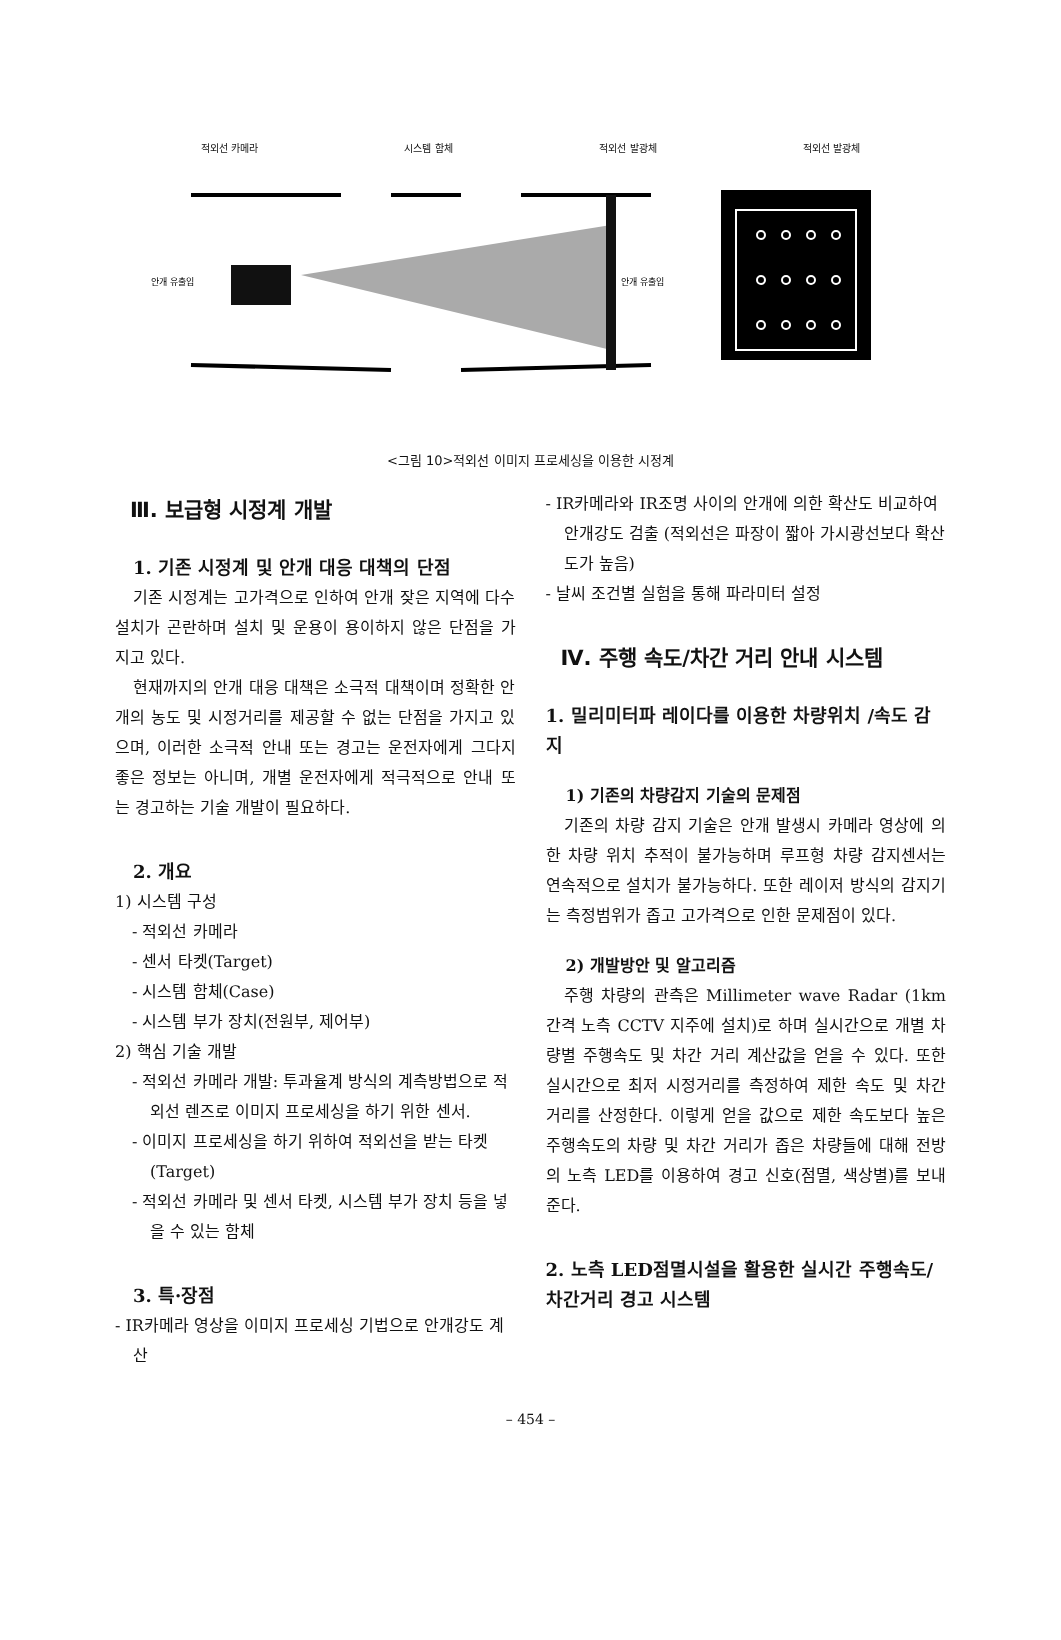적외선 카메라 시스템 함체 적외선 발광체 적외선 발광체
안개 유출입
안개 유출입
<그림 10>적외선 이미지 프로세싱을 이용한 시정계
Ⅲ. 보급형 시정계 개발
1. 기존 시정계 및 안개 대응 대책의 단점
기존 시정계는 고가격으로 인하여 안개 잦은 지역에 다수 설치가 곤란하며 설치 및 운용이 용이하지 않은 단점을 가지고 있다.
현재까지의 안개 대응 대책은 소극적 대책이며 정확한 안개의 농도 및 시정거리를 제공할 수 없는 단점을 가지고 있으며, 이러한 소극적 안내 또는 경고는 운전자에게 그다지 좋은 정보는 아니며, 개별 운전자에게 적극적으로 안내 또는 경고하는 기술 개발이 필요하다.
2. 개요
1) 시스템 구성
- 적외선 카메라
- 센서 타켓(Target)
- 시스템 함체(Case)
- 시스템 부가 장치(전원부, 제어부)
2) 핵심 기술 개발
- 적외선 카메라 개발: 투과율계 방식의 계측방법으로 적외선 렌즈로 이미지 프로세싱을 하기 위한 센서.
- 이미지 프로세싱을 하기 위하여 적외선을 받는 타켓(Target)
- 적외선 카메라 및 센서 타켓, 시스템 부가 장치 등을 넣을 수 있는 함체
3. 특·장점
- IR카메라 영상을 이미지 프로세싱 기법으로 안개강도 계산
- IR카메라와 IR조명 사이의 안개에 의한 확산도 비교하여 안개강도 검출 (적외선은 파장이 짧아 가시광선보다 확산도가 높음)
- 날씨 조건별 실험을 통해 파라미터 설정
Ⅳ. 주행 속도/차간 거리 안내 시스템
1. 밀리미터파 레이다를 이용한 차량위치 /속도 감지
1) 기존의 차량감지 기술의 문제점
기존의 차량 감지 기술은 안개 발생시 카메라 영상에 의한 차량 위치 추적이 불가능하며 루프형 차량 감지센서는 연속적으로 설치가 불가능하다. 또한 레이저 방식의 감지기는 측정범위가 좁고 고가격으로 인한 문제점이 있다.
2) 개발방안 및 알고리즘
주행 차량의 관측은 Millimeter wave Radar (1km간격 노측 CCTV 지주에 설치)로 하며 실시간으로 개별 차량별 주행속도 및 차간 거리 계산값을 얻을 수 있다. 또한 실시간으로 최저 시정거리를 측정하여 제한 속도 및 차간 거리를 산정한다. 이렇게 얻을 값으로 제한 속도보다 높은 주행속도의 차량 및 차간 거리가 좁은 차량들에 대해 전방의 노측 LED를 이용하여 경고 신호(점멸, 색상별)를 보내준다.
2. 노측 LED점멸시설을 활용한 실시간 주행속도/차간거리 경고 시스템
– 454 –